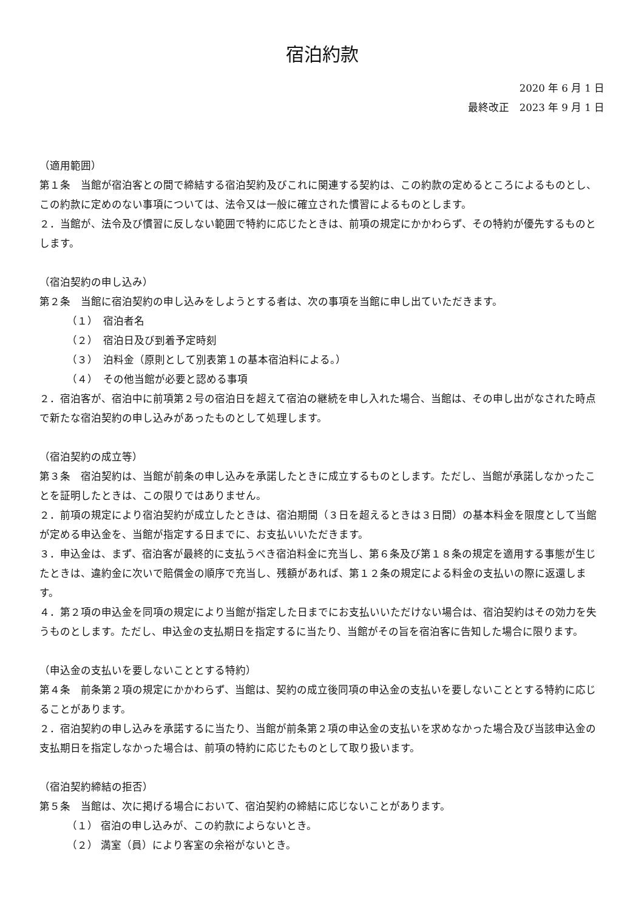宿泊約款
2020 年 6 月 1 日
最終改正　2023 年 9 月 1 日
（適用範囲）
第１条　当館が宿泊客との間で締結する宿泊契約及びこれに関連する契約は、この約款の定めるところによるものとし、この約款に定めのない事項については、法令又は一般に確立された慣習によるものとします。
２．当館が、法令及び慣習に反しない範囲で特約に応じたときは、前項の規定にかかわらず、その特約が優先するものとします。
（宿泊契約の申し込み）
第２条　当館に宿泊契約の申し込みをしようとする者は、次の事項を当館に申し出ていただきます。
（１）　宿泊者名
（２）　宿泊日及び到着予定時刻
（３）　泊料金（原則として別表第１の基本宿泊料による。）
（４）　その他当館が必要と認める事項
２．宿泊客が、宿泊中に前項第２号の宿泊日を超えて宿泊の継続を申し入れた場合、当館は、その申し出がなされた時点で新たな宿泊契約の申し込みがあったものとして処理します。
（宿泊契約の成立等）
第３条　宿泊契約は、当館が前条の申し込みを承諾したときに成立するものとします。ただし、当館が承諾しなかったことを証明したときは、この限りではありません。
２．前項の規定により宿泊契約が成立したときは、宿泊期間（３日を超えるときは３日間）の基本料金を限度として当館が定める申込金を、当館が指定する日までに、お支払いいただきます。
３．申込金は、まず、宿泊客が最終的に支払うべき宿泊料金に充当し、第６条及び第１８条の規定を適用する事態が生じたときは、違約金に次いで賠償金の順序で充当し、残額があれば、第１２条の規定による料金の支払いの際に返還します。
４．第２項の申込金を同項の規定により当館が指定した日までにお支払いいただけない場合は、宿泊契約はその効力を失うものとします。ただし、申込金の支払期日を指定するに当たり、当館がその旨を宿泊客に告知した場合に限ります。
（申込金の支払いを要しないこととする特約）
第４条　前条第２項の規定にかかわらず、当館は、契約の成立後同項の申込金の支払いを要しないこととする特約に応じることがあります。
２．宿泊契約の申し込みを承諾するに当たり、当館が前条第２項の申込金の支払いを求めなかった場合及び当該申込金の支払期日を指定しなかった場合は、前項の特約に応じたものとして取り扱います。
（宿泊契約締結の拒否）
第５条　当館は、次に掲げる場合において、宿泊契約の締結に応じないことがあります。
（１） 宿泊の申し込みが、この約款によらないとき。
（２） 満室（員）により客室の余裕がないとき。